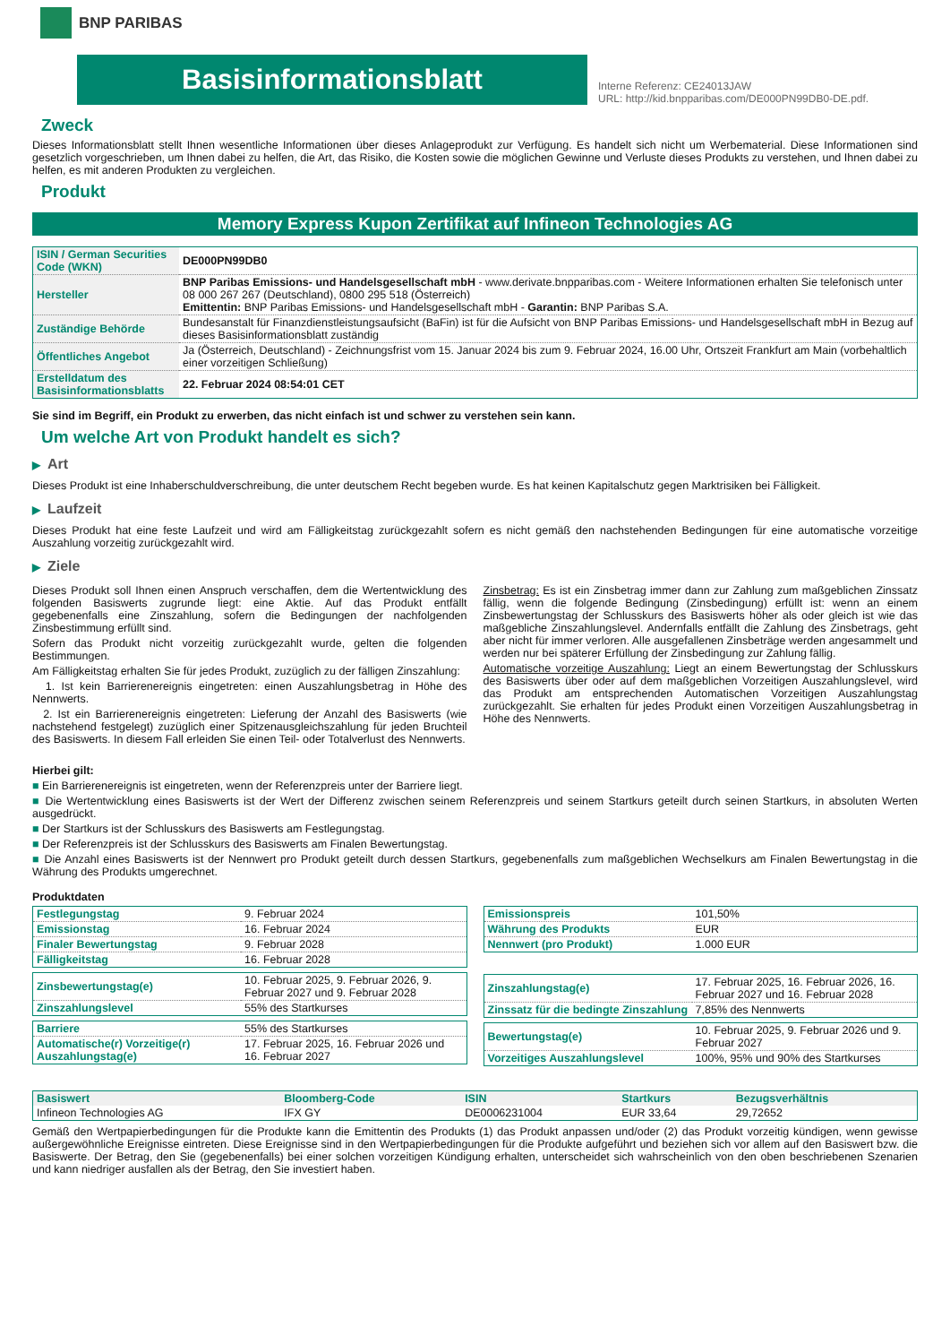BNP PARIBAS
Basisinformationsblatt
Interne Referenz: CE24013JAW
URL: http://kid.bnpparibas.com/DE000PN99DB0-DE.pdf.
Zweck
Dieses Informationsblatt stellt Ihnen wesentliche Informationen über dieses Anlageprodukt zur Verfügung. Es handelt sich nicht um Werbematerial. Diese Informationen sind gesetzlich vorgeschrieben, um Ihnen dabei zu helfen, die Art, das Risiko, die Kosten sowie die möglichen Gewinne und Verluste dieses Produkts zu verstehen, und Ihnen dabei zu helfen, es mit anderen Produkten zu vergleichen.
Produkt
Memory Express Kupon Zertifikat auf Infineon Technologies AG
| ISIN / German Securities Code (WKN) | DE000PN99DB0 |
| Hersteller | BNP Paribas Emissions- und Handelsgesellschaft mbH - www.derivate.bnpparibas.com - Weitere Informationen erhalten Sie telefonisch unter 08 000 267 267 (Deutschland), 0800 295 518 (Österreich) Emittentin: BNP Paribas Emissions- und Handelsgesellschaft mbH - Garantin: BNP Paribas S.A. |
| Zuständige Behörde | Bundesanstalt für Finanzdienstleistungsaufsicht (BaFin) ist für die Aufsicht von BNP Paribas Emissions- und Handelsgesellschaft mbH in Bezug auf dieses Basisinformationsblatt zuständig |
| Öffentliches Angebot | Ja (Österreich, Deutschland) - Zeichnungsfrist vom 15. Januar 2024 bis zum 9. Februar 2024, 16.00 Uhr, Ortszeit Frankfurt am Main (vorbehaltlich einer vorzeitigen Schließung) |
| Erstelldatum des Basisinformationsblatts | 22. Februar 2024 08:54:01 CET |
Sie sind im Begriff, ein Produkt zu erwerben, das nicht einfach ist und schwer zu verstehen sein kann.
Um welche Art von Produkt handelt es sich?
▶ Art
Dieses Produkt ist eine Inhaberschuldverschreibung, die unter deutschem Recht begeben wurde. Es hat keinen Kapitalschutz gegen Marktrisiken bei Fälligkeit.
▶ Laufzeit
Dieses Produkt hat eine feste Laufzeit und wird am Fälligkeitstag zurückgezahlt sofern es nicht gemäß den nachstehenden Bedingungen für eine automatische vorzeitige Auszahlung vorzeitig zurückgezahlt wird.
▶ Ziele
Dieses Produkt soll Ihnen einen Anspruch verschaffen, dem die Wertentwicklung des folgenden Basiswerts zugrunde liegt: eine Aktie. Auf das Produkt entfällt gegebenenfalls eine Zinszahlung, sofern die Bedingungen der nachfolgenden Zinsbestimmung erfüllt sind.
Sofern das Produkt nicht vorzeitig zurückgezahlt wurde, gelten die folgenden Bestimmungen.
Am Fälligkeitstag erhalten Sie für jedes Produkt, zuzüglich zu der fälligen Zinszahlung:
1. Ist kein Barrierenereignis eingetreten: einen Auszahlungsbetrag in Höhe des Nennwerts.
2. Ist ein Barrierenereignis eingetreten: Lieferung der Anzahl des Basiswerts (wie nachstehend festgelegt) zuzüglich einer Spitzenausgleichszahlung für jeden Bruchteil des Basiswerts. In diesem Fall erleiden Sie einen Teil- oder Totalverlust des Nennwerts.
Zinsbetrag: Es ist ein Zinsbetrag immer dann zur Zahlung zum maßgeblichen Zinssatz fällig, wenn die folgende Bedingung (Zinsbedingung) erfüllt ist: wenn an einem Zinsbewertungstag der Schlusskurs des Basiswerts höher als oder gleich ist wie das maßgebliche Zinszahlungslevel. Andernfalls entfällt die Zahlung des Zinsbetrags, geht aber nicht für immer verloren. Alle ausgefallenen Zinsbeträge werden angesammelt und werden nur bei späterer Erfüllung der Zinsbedingung zur Zahlung fällig.
Automatische vorzeitige Auszahlung: Liegt an einem Bewertungstag der Schlusskurs des Basiswerts über oder auf dem maßgeblichen Vorzeitigen Auszahlungslevel, wird das Produkt am entsprechenden Automatischen Vorzeitigen Auszahlungstag zurückgezahlt. Sie erhalten für jedes Produkt einen Vorzeitigen Auszahlungsbetrag in Höhe des Nennwerts.
Hierbei gilt:
■ Ein Barrierenereignis ist eingetreten, wenn der Referenzpreis unter der Barriere liegt.
■ Die Wertentwicklung eines Basiswerts ist der Wert der Differenz zwischen seinem Referenzpreis und seinem Startkurs geteilt durch seinen Startkurs, in absoluten Werten ausgedrückt.
■ Der Startkurs ist der Schlusskurs des Basiswerts am Festlegungstag.
■ Der Referenzpreis ist der Schlusskurs des Basiswerts am Finalen Bewertungstag.
■ Die Anzahl eines Basiswerts ist der Nennwert pro Produkt geteilt durch dessen Startkurs, gegebenenfalls zum maßgeblichen Wechselkurs am Finalen Bewertungstag in die Währung des Produkts umgerechnet.
Produktdaten
| Festlegungstag | 9. Februar 2024 |
| Emissionstag | 16. Februar 2024 |
| Finaler Bewertungstag | 9. Februar 2028 |
| Fälligkeitstag | 16. Februar 2028 |
| Zinsbewertungstag(e) | 10. Februar 2025, 9. Februar 2026, 9. Februar 2027 und 9. Februar 2028 |
| Zinszahlungslevel | 55% des Startkurses |
| Barriere | 55% des Startkurses |
| Automatische(r) Vorzeitige(r) Auszahlungstag(e) | 17. Februar 2025, 16. Februar 2026 und 16. Februar 2027 |
| Emissionspreis | 101,50% |
| Währung des Produkts | EUR |
| Nennwert (pro Produkt) | 1.000 EUR |
| Zinszahlungstag(e) | 17. Februar 2025, 16. Februar 2026, 16. Februar 2027 und 16. Februar 2028 |
| Zinssatz für die bedingte Zinszahlung | 7,85% des Nennwerts |
| Bewertungstag(e) | 10. Februar 2025, 9. Februar 2026 und 9. Februar 2027 |
| Vorzeitiges Auszahlungslevel | 100%, 95% und 90% des Startkurses |
| Basiswert | Bloomberg-Code | ISIN | Startkurs | Bezugsverhältnis |
| --- | --- | --- | --- | --- |
| Infineon Technologies AG | IFX GY | DE0006231004 | EUR 33,64 | 29,72652 |
Gemäß den Wertpapierbedingungen für die Produkte kann die Emittentin des Produkts (1) das Produkt anpassen und/oder (2) das Produkt vorzeitig kündigen, wenn gewisse außergewöhnliche Ereignisse eintreten. Diese Ereignisse sind in den Wertpapierbedingungen für die Produkte aufgeführt und beziehen sich vor allem auf den Basiswert bzw. die Basiswerte. Der Betrag, den Sie (gegebenenfalls) bei einer solchen vorzeitigen Kündigung erhalten, unterscheidet sich wahrscheinlich von den oben beschriebenen Szenarien und kann niedriger ausfallen als der Betrag, den Sie investiert haben.